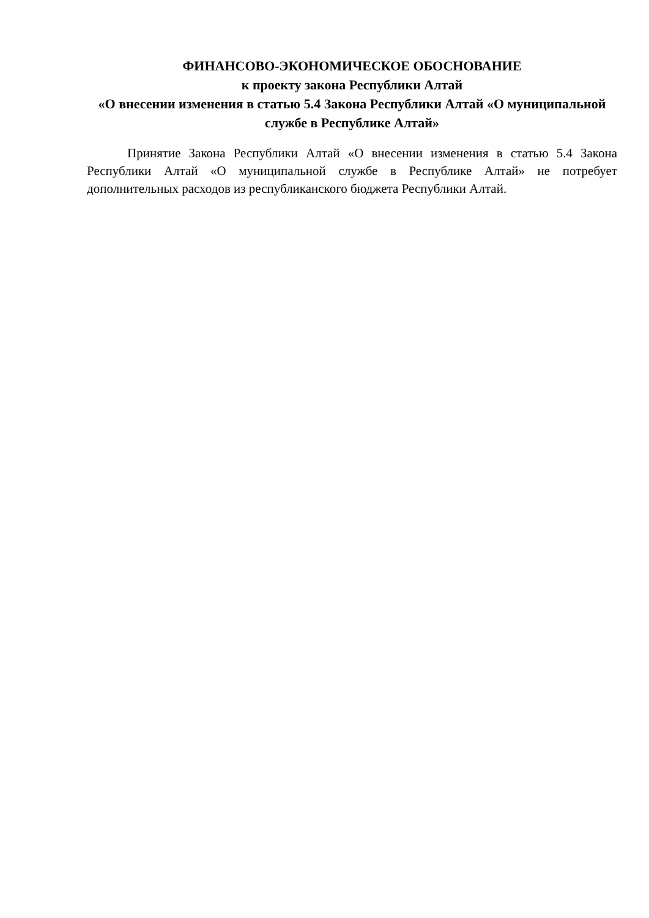ФИНАНСОВО-ЭКОНОМИЧЕСКОЕ ОБОСНОВАНИЕ
к проекту закона Республики Алтай
«О внесении изменения в статью 5.4 Закона Республики Алтай «О муниципальной службе в Республике Алтай»
Принятие Закона Республики Алтай «О внесении изменения в статью 5.4 Закона Республики Алтай «О муниципальной службе в Республике Алтай» не потребует дополнительных расходов из республиканского бюджета Республики Алтай.